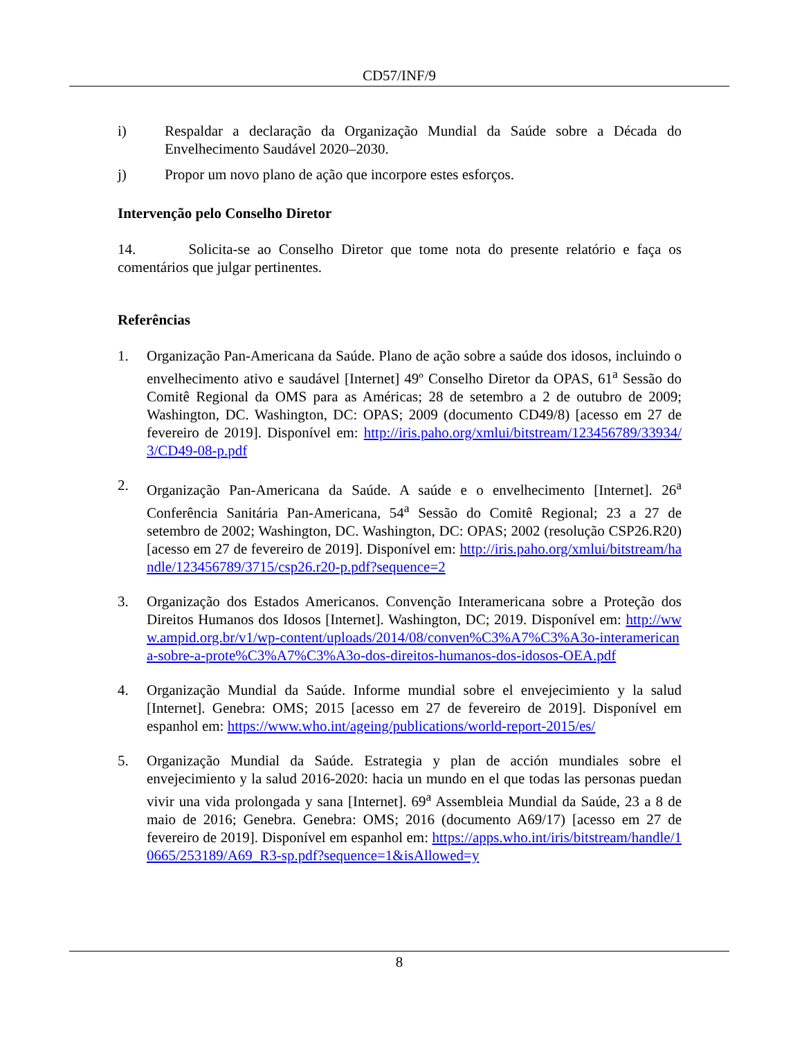CD57/INF/9
i) Respaldar a declaração da Organização Mundial da Saúde sobre a Década do Envelhecimento Saudável 2020–2030.
j) Propor um novo plano de ação que incorpore estes esforços.
Intervenção pelo Conselho Diretor
14. Solicita-se ao Conselho Diretor que tome nota do presente relatório e faça os comentários que julgar pertinentes.
Referências
1. Organização Pan-Americana da Saúde. Plano de ação sobre a saúde dos idosos, incluindo o envelhecimento ativo e saudável [Internet] 49º Conselho Diretor da OPAS, 61<sup>a</sup> Sessão do Comitê Regional da OMS para as Américas; 28 de setembro a 2 de outubro de 2009; Washington, DC. Washington, DC: OPAS; 2009 (documento CD49/8) [acesso em 27 de fevereiro de 2019]. Disponível em: http://iris.paho.org/xmlui/bitstream/123456789/33934/3/CD49-08-p.pdf
2. Organização Pan-Americana da Saúde. A saúde e o envelhecimento [Internet]. 26<sup>a</sup> Conferência Sanitária Pan-Americana, 54<sup>a</sup> Sessão do Comitê Regional; 23 a 27 de setembro de 2002; Washington, DC. Washington, DC: OPAS; 2002 (resolução CSP26.R20) [acesso em 27 de fevereiro de 2019]. Disponível em: http://iris.paho.org/xmlui/bitstream/handle/123456789/3715/csp26.r20-p.pdf?sequence=2
3. Organização dos Estados Americanos. Convenção Interamericana sobre a Proteção dos Direitos Humanos dos Idosos [Internet]. Washington, DC; 2019. Disponível em: http://www.ampid.org.br/v1/wp-content/uploads/2014/08/conven%C3%A7%C3%A3o-interamericana-sobre-a-prote%C3%A7%C3%A3o-dos-direitos-humanos-dos-idosos-OEA.pdf
4. Organização Mundial da Saúde. Informe mundial sobre el envejecimiento y la salud [Internet]. Genebra: OMS; 2015 [acesso em 27 de fevereiro de 2019]. Disponível em espanhol em: https://www.who.int/ageing/publications/world-report-2015/es/
5. Organização Mundial da Saúde. Estrategia y plan de acción mundiales sobre el envejecimiento y la salud 2016-2020: hacia un mundo en el que todas las personas puedan vivir una vida prolongada y sana [Internet]. 69<sup>a</sup> Assembleia Mundial da Saúde, 23 a 8 de maio de 2016; Genebra. Genebra: OMS; 2016 (documento A69/17) [acesso em 27 de fevereiro de 2019]. Disponível em espanhol em: https://apps.who.int/iris/bitstream/handle/10665/253189/A69_R3-sp.pdf?sequence=1&isAllowed=y
8